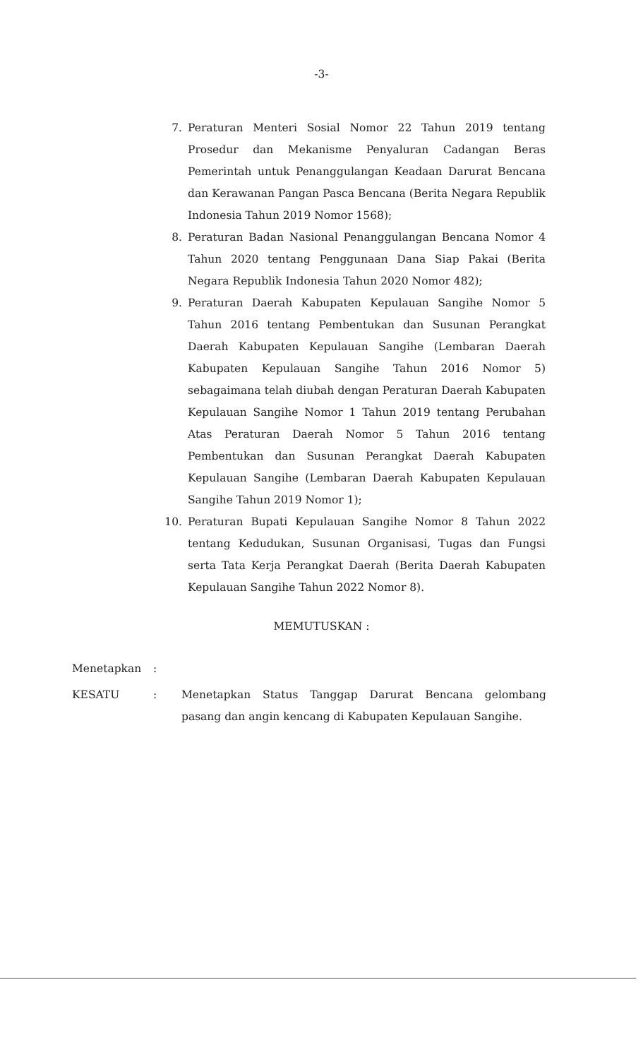-3-
7. Peraturan Menteri Sosial Nomor 22 Tahun 2019 tentang Prosedur dan Mekanisme Penyaluran Cadangan Beras Pemerintah untuk Penanggulangan Keadaan Darurat Bencana dan Kerawanan Pangan Pasca Bencana (Berita Negara Republik Indonesia Tahun 2019 Nomor 1568);
8. Peraturan Badan Nasional Penanggulangan Bencana Nomor 4 Tahun 2020 tentang Penggunaan Dana Siap Pakai (Berita Negara Republik Indonesia Tahun 2020 Nomor 482);
9. Peraturan Daerah Kabupaten Kepulauan Sangihe Nomor 5 Tahun 2016 tentang Pembentukan dan Susunan Perangkat Daerah Kabupaten Kepulauan Sangihe (Lembaran Daerah Kabupaten Kepulauan Sangihe Tahun 2016 Nomor 5) sebagaimana telah diubah dengan Peraturan Daerah Kabupaten Kepulauan Sangihe Nomor 1 Tahun 2019 tentang Perubahan Atas Peraturan Daerah Nomor 5 Tahun 2016 tentang Pembentukan dan Susunan Perangkat Daerah Kabupaten Kepulauan Sangihe (Lembaran Daerah Kabupaten Kepulauan Sangihe Tahun 2019 Nomor 1);
10. Peraturan Bupati Kepulauan Sangihe Nomor 8 Tahun 2022 tentang Kedudukan, Susunan Organisasi, Tugas dan Fungsi serta Tata Kerja Perangkat Daerah (Berita Daerah Kabupaten Kepulauan Sangihe Tahun 2022 Nomor 8).
MEMUTUSKAN :
Menetapkan :
KESATU : Menetapkan Status Tanggap Darurat Bencana gelombang pasang dan angin kencang di Kabupaten Kepulauan Sangihe.